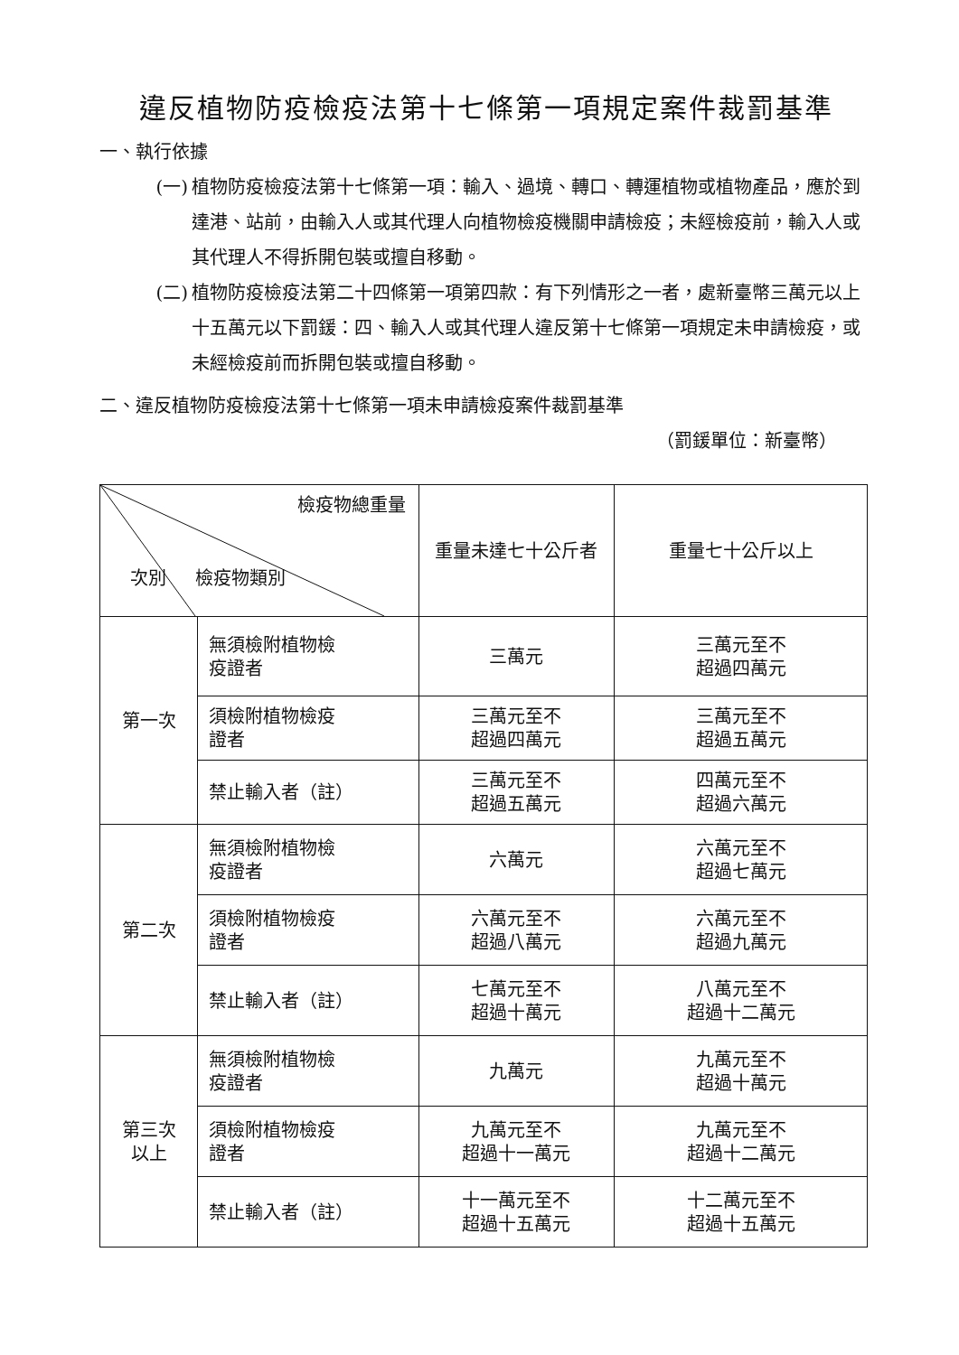違反植物防疫檢疫法第十七條第一項規定案件裁罰基準
一、執行依據
(一) 植物防疫檢疫法第十七條第一項：輸入、過境、轉口、轉運植物或植物產品，應於到達港、站前，由輸入人或其代理人向植物檢疫機關申請檢疫；未經檢疫前，輸入人或其代理人不得拆開包裝或擅自移動。
(二) 植物防疫檢疫法第二十四條第一項第四款：有下列情形之一者，處新臺幣三萬元以上十五萬元以下罰鍰：四、輸入人或其代理人違反第十七條第一項規定未申請檢疫，或未經檢疫前而拆開包裝或擅自移動。
二、違反植物防疫檢疫法第十七條第一項未申請檢疫案件裁罰基準
（罰鍰單位：新臺幣）
| 檢疫物總重量 次別 檢疫物類別 | | 重量未達七十公斤者 | 重量七十公斤以上 |
| --- | --- | --- | --- |
| 第一次 | 無須檢附植物檢 疫證者 | 三萬元 | 三萬元至不 超過四萬元 |
| | 須檢附植物檢疫 證者 | 三萬元至不 超過四萬元 | 三萬元至不 超過五萬元 |
| | 禁止輸入者（註） | 三萬元至不 超過五萬元 | 四萬元至不 超過六萬元 |
| 第二次 | 無須檢附植物檢 疫證者 | 六萬元 | 六萬元至不 超過七萬元 |
| | 須檢附植物檢疫 證者 | 六萬元至不 超過八萬元 | 六萬元至不 超過九萬元 |
| | 禁止輸入者（註） | 七萬元至不 超過十萬元 | 八萬元至不 超過十二萬元 |
| 第三次 以上 | 無須檢附植物檢 疫證者 | 九萬元 | 九萬元至不 超過十萬元 |
| | 須檢附植物檢疫 證者 | 九萬元至不 超過十一萬元 | 九萬元至不 超過十二萬元 |
| | 禁止輸入者（註） | 十一萬元至不 超過十五萬元 | 十二萬元至不 超過十五萬元 |